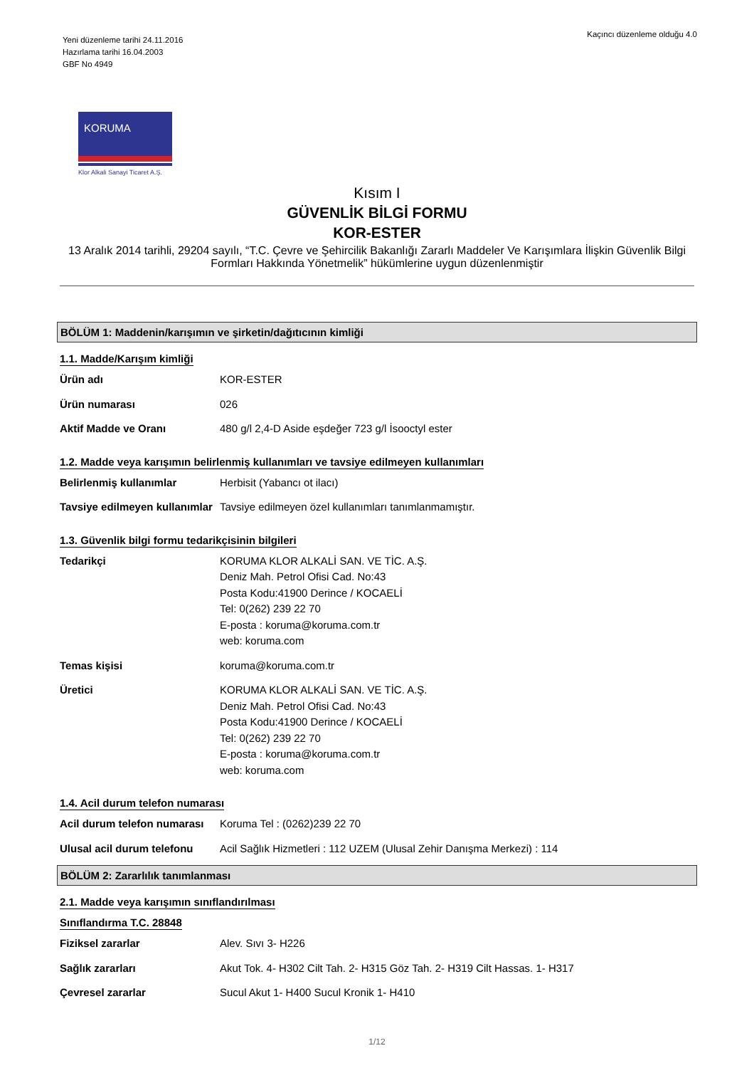Yeni düzenleme tarihi 24.11.2016
Hazırlama tarihi 16.04.2003
GBF No 4949
Kaçıncı düzenleme olduğu 4.0
KORUMA
Klor Alkali Sanayi Ticaret A.Ş.
Kısım I
GÜVENLİK BİLGİ FORMU
KOR-ESTER
13 Aralık 2014 tarihli, 29204 sayılı, “T.C. Çevre ve Şehircilik Bakanlığı Zararlı Maddeler Ve Karışımlara İlişkin Güvenlik Bilgi Formları Hakkında Yönetmelik” hükümlerine uygun düzenlenmiştir
BÖLÜM 1: Maddenin/karışımın ve şirketin/dağıtıcının kimliği
1.1. Madde/Karışım kimliği
Ürün adı KOR-ESTER
Ürün numarası 026
Aktif Madde ve Oranı 480 g/l 2,4-D Aside eşdeğer 723 g/l İsooctyl ester
1.2. Madde veya karışımın belirlenmiş kullanımları ve tavsiye edilmeyen kullanımları
Belirlenmiş kullanımlar Herbisit (Yabancı ot ilacı)
Tavsiye edilmeyen kullanımlar
Tavsiye edilmeyen özel kullanımları tanımlanmamıştır.
1.3. Güvenlik bilgi formu tedarikçisinin bilgileri
Tedarikçi KORUMA KLOR ALKALİ SAN. VE TİC. A.Ş.
Deniz Mah. Petrol Ofisi Cad. No:43
Posta Kodu:41900 Derince / KOCAELİ
Tel: 0(262) 239 22 70
E-posta : koruma@koruma.com.tr
web: koruma.com
Temas kişisi koruma@koruma.com.tr
Üretici KORUMA KLOR ALKALİ SAN. VE TİC. A.Ş.
Deniz Mah. Petrol Ofisi Cad. No:43
Posta Kodu:41900 Derince / KOCAELİ
Tel: 0(262) 239 22 70
E-posta : koruma@koruma.com.tr
web: koruma.com
1.4. Acil durum telefon numarası
Acil durum telefon numarası
Koruma Tel : (0262)239 22 70
Ulusal acil durum telefonu
Acil Sağlık Hizmetleri : 112 UZEM (Ulusal Zehir Danışma Merkezi) : 114
BÖLÜM 2: Zararlılık tanımlanması
2.1. Madde veya karışımın sınıflandırılması
Sınıflandırma T.C. 28848
Fiziksel zararlar Alev. Sıvı 3- H226
Sağlık zararları Akut Tok. 4- H302 Cilt Tah. 2- H315 Göz Tah. 2- H319 Cilt Hassas. 1- H317
Çevresel zararlar Sucul Akut 1- H400 Sucul Kronik 1- H410
1/12